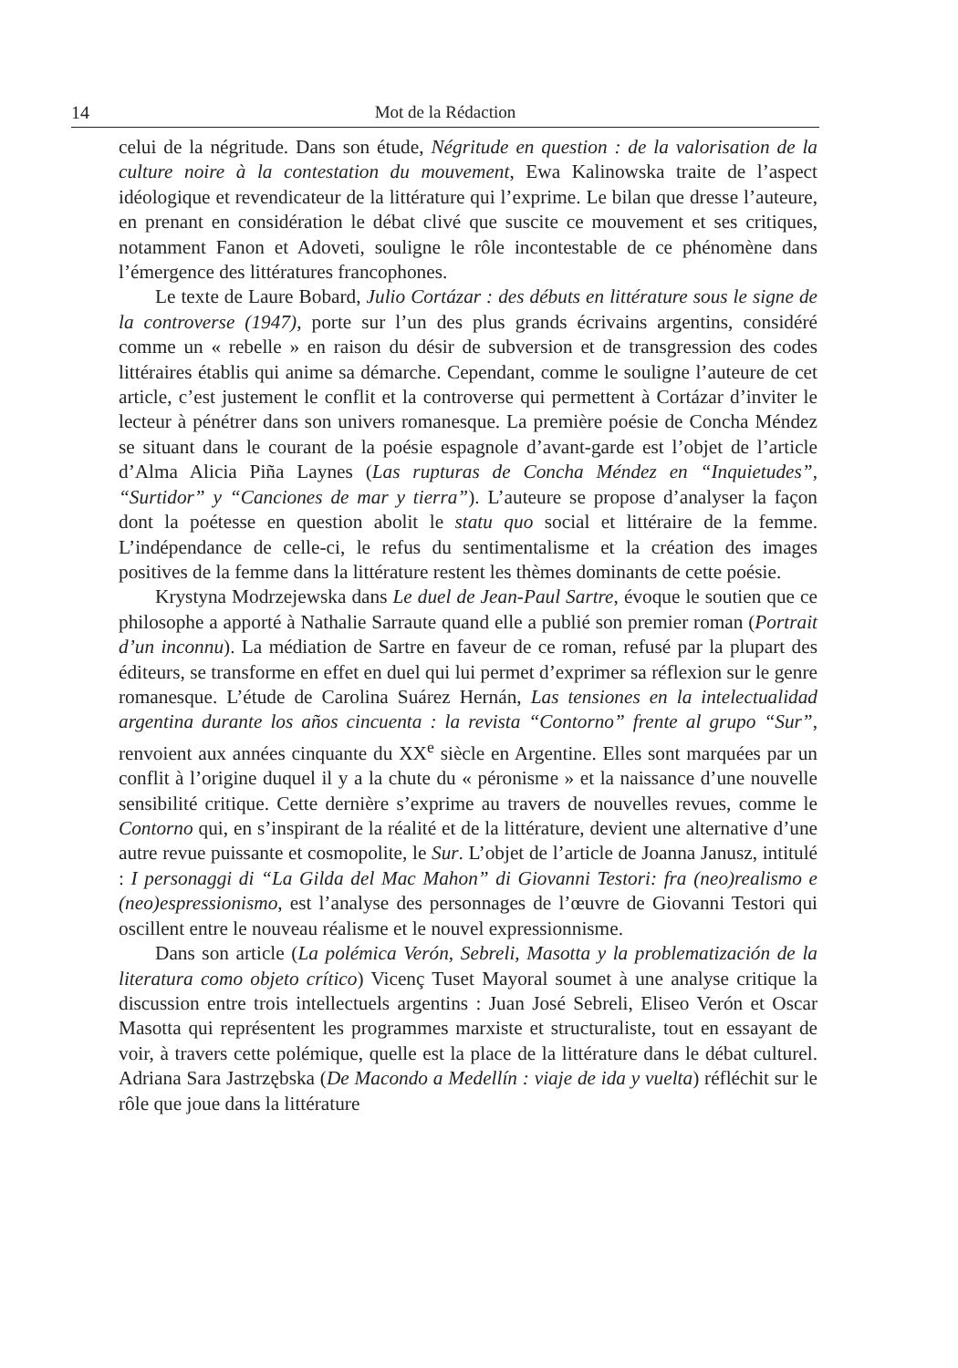14 Mot de la Rédaction
celui de la négritude. Dans son étude, Négritude en question : de la valorisation de la culture noire à la contestation du mouvement, Ewa Kalinowska traite de l’aspect idéologique et revendicateur de la littérature qui l’exprime. Le bilan que dresse l’auteure, en prenant en considération le débat clivé que suscite ce mouvement et ses critiques, notamment Fanon et Adoveti, souligne le rôle incontestable de ce phénomène dans l’émergence des littératures francophones.
Le texte de Laure Bobard, Julio Cortázar : des débuts en littérature sous le signe de la controverse (1947), porte sur l’un des plus grands écrivains argentins, considéré comme un « rebelle » en raison du désir de subversion et de transgression des codes littéraires établis qui anime sa démarche. Cependant, comme le souligne l’auteure de cet article, c’est justement le conflit et la controverse qui permettent à Cortázar d’inviter le lecteur à pénétrer dans son univers romanesque. La première poésie de Concha Méndez se situant dans le courant de la poésie espagnole d’avant-garde est l’objet de l’article d’Alma Alicia Piña Laynes (Las rupturas de Concha Méndez en “Inquietudes”, “Surtidor” y “Canciones de mar y tierra”). L’auteure se propose d’analyser la façon dont la poétesse en question abolit le statu quo social et littéraire de la femme. L’indépendance de celle-ci, le refus du sentimentalisme et la création des images positives de la femme dans la littérature restent les thèmes dominants de cette poésie.
Krystyna Modrzejewska dans Le duel de Jean-Paul Sartre, évoque le soutien que ce philosophe a apporté à Nathalie Sarraute quand elle a publié son premier roman (Portrait d’un inconnu). La médiation de Sartre en faveur de ce roman, refusé par la plupart des éditeurs, se transforme en effet en duel qui lui permet d’exprimer sa réflexion sur le genre romanesque. L’étude de Carolina Suárez Hernán, Las tensiones en la intelectualidad argentina durante los años cincuenta : la revista “Contorno” frente al grupo “Sur”, renvoient aux années cinquante du XX<sup>e</sup> siècle en Argentine. Elles sont marquées par un conflit à l’origine duquel il y a la chute du « péronisme » et la naissance d’une nouvelle sensibilité critique. Cette dernière s’exprime au travers de nouvelles revues, comme le Contorno qui, en s’inspirant de la réalité et de la littérature, devient une alternative d’une autre revue puissante et cosmopolite, le Sur. L’objet de l’article de Joanna Janusz, intitulé : I personaggi di “La Gilda del Mac Mahon” di Giovanni Testori: fra (neo)realismo e (neo)espressionismo, est l’analyse des personnages de l’œuvre de Giovanni Testori qui oscillent entre le nouveau réalisme et le nouvel expressionnisme.
Dans son article (La polémica Verón, Sebreli, Masotta y la problematización de la literatura como objeto crítico) Vicenç Tuset Mayoral soumet à une analyse critique la discussion entre trois intellectuels argentins : Juan José Sebreli, Eliseo Verón et Oscar Masotta qui représentent les programmes marxiste et structuraliste, tout en essayant de voir, à travers cette polémique, quelle est la place de la littérature dans le débat culturel. Adriana Sara Jastrzębska (De Macondo a Medellín : viaje de ida y vuelta) réfléchit sur le rôle que joue dans la littérature